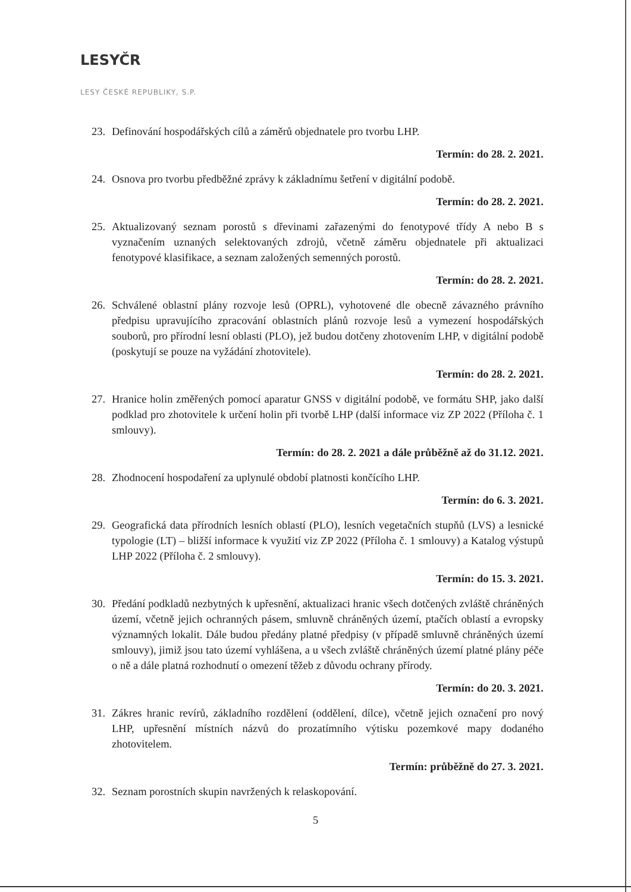LESYČR
LESY ČESKÉ REPUBLIKY, S.P.
23. Definování hospodářských cílů a záměrů objednatele pro tvorbu LHP.
Termín: do 28. 2. 2021.
24. Osnova pro tvorbu předběžné zprávy k základnímu šetření v digitální podobě.
Termín: do 28. 2. 2021.
25. Aktualizovaný seznam porostů s dřevinami zařazenými do fenotypové třídy A nebo B s vyznačením uznaných selektovaných zdrojů, včetně záměru objednatele při aktualizaci fenotypové klasifikace, a seznam založených semenných porostů.
Termín: do 28. 2. 2021.
26. Schválené oblastní plány rozvoje lesů (OPRL), vyhotovené dle obecně závazného právního předpisu upravujícího zpracování oblastních plánů rozvoje lesů a vymezení hospodářských souborů, pro přírodní lesní oblasti (PLO), jež budou dotčeny zhotovením LHP, v digitální podobě (poskytují se pouze na vyžádání zhotovitele).
Termín: do 28. 2. 2021.
27. Hranice holin změřených pomocí aparatur GNSS v digitální podobě, ve formátu SHP, jako další podklad pro zhotovitele k určení holin při tvorbě LHP (další informace viz ZP 2022 (Příloha č. 1 smlouvy).
Termín: do 28. 2. 2021 a dále průběžně až do 31.12. 2021.
28. Zhodnocení hospodaření za uplynulé období platnosti končícího LHP.
Termín: do 6. 3. 2021.
29. Geografická data přírodních lesních oblastí (PLO), lesních vegetačních stupňů (LVS) a lesnické typologie (LT) – bližší informace k využití viz ZP 2022 (Příloha č. 1 smlouvy) a Katalog výstupů LHP 2022 (Příloha č. 2 smlouvy).
Termín: do 15. 3. 2021.
30. Předání podkladů nezbytných k upřesnění, aktualizaci hranic všech dotčených zvláště chráněných území, včetně jejich ochranných pásem, smluvně chráněných území, ptačích oblastí a evropsky významných lokalit. Dále budou předány platné předpisy (v případě smluvně chráněných území smlouvy), jimiž jsou tato území vyhlášena, a u všech zvláště chráněných území platné plány péče o ně a dále platná rozhodnutí o omezení těžeb z důvodu ochrany přírody.
Termín: do 20. 3. 2021.
31. Zákres hranic revírů, základního rozdělení (oddělení, dílce), včetně jejich označení pro nový LHP, upřesnění místních názvů do prozatímního výtisku pozemkové mapy dodaného zhotovitelem.
Termín: průběžně do 27. 3. 2021.
32. Seznam porostních skupin navržených k relaskopování.
5